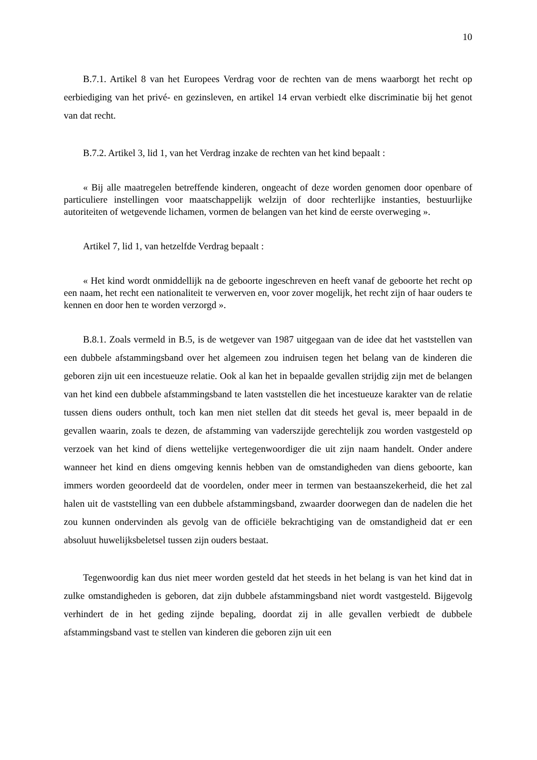10
B.7.1. Artikel 8 van het Europees Verdrag voor de rechten van de mens waarborgt het recht op eerbiediging van het privé- en gezinsleven, en artikel 14 ervan verbiedt elke discriminatie bij het genot van dat recht.
B.7.2. Artikel 3, lid 1, van het Verdrag inzake de rechten van het kind bepaalt :
« Bij alle maatregelen betreffende kinderen, ongeacht of deze worden genomen door openbare of particuliere instellingen voor maatschappelijk welzijn of door rechterlijke instanties, bestuurlijke autoriteiten of wetgevende lichamen, vormen de belangen van het kind de eerste overweging ».
Artikel 7, lid 1, van hetzelfde Verdrag bepaalt :
« Het kind wordt onmiddellijk na de geboorte ingeschreven en heeft vanaf de geboorte het recht op een naam, het recht een nationaliteit te verwerven en, voor zover mogelijk, het recht zijn of haar ouders te kennen en door hen te worden verzorgd ».
B.8.1. Zoals vermeld in B.5, is de wetgever van 1987 uitgegaan van de idee dat het vaststellen van een dubbele afstammingsband over het algemeen zou indruisen tegen het belang van de kinderen die geboren zijn uit een incestueuze relatie. Ook al kan het in bepaalde gevallen strijdig zijn met de belangen van het kind een dubbele afstammingsband te laten vaststellen die het incestueuze karakter van de relatie tussen diens ouders onthult, toch kan men niet stellen dat dit steeds het geval is, meer bepaald in de gevallen waarin, zoals te dezen, de afstamming van vaderszijde gerechtelijk zou worden vastgesteld op verzoek van het kind of diens wettelijke vertegenwoordiger die uit zijn naam handelt. Onder andere wanneer het kind en diens omgeving kennis hebben van de omstandigheden van diens geboorte, kan immers worden geoordeeld dat de voordelen, onder meer in termen van bestaanszekerheid, die het zal halen uit de vaststelling van een dubbele afstammingsband, zwaarder doorwegen dan de nadelen die het zou kunnen ondervinden als gevolg van de officiële bekrachtiging van de omstandigheid dat er een absoluut huwelijksbeletsel tussen zijn ouders bestaat.
Tegenwoordig kan dus niet meer worden gesteld dat het steeds in het belang is van het kind dat in zulke omstandigheden is geboren, dat zijn dubbele afstammingsband niet wordt vastgesteld. Bijgevolg verhindert de in het geding zijnde bepaling, doordat zij in alle gevallen verbiedt de dubbele afstammingsband vast te stellen van kinderen die geboren zijn uit een